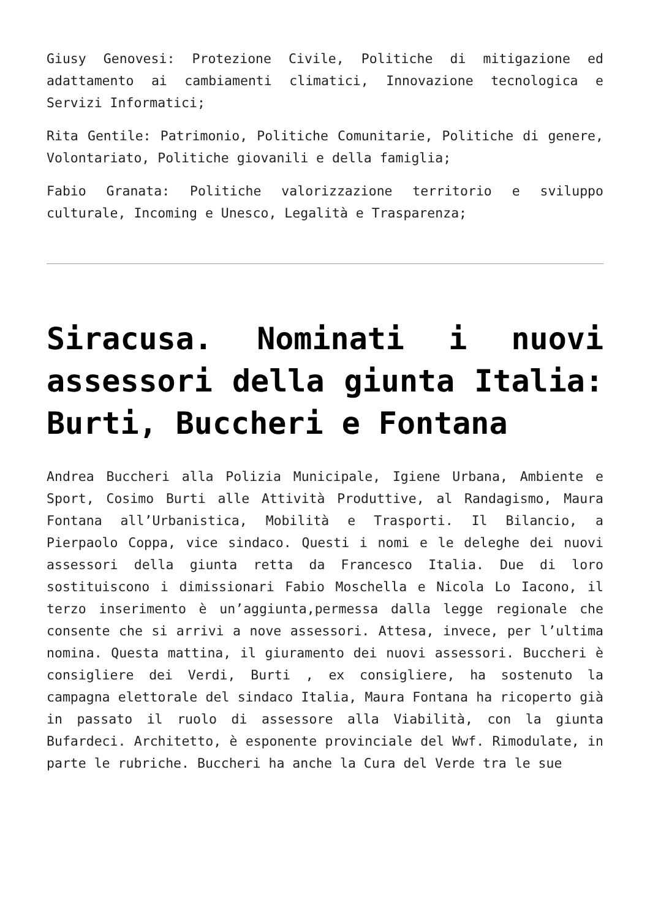Giusy Genovesi: Protezione Civile, Politiche di mitigazione ed adattamento ai cambiamenti climatici, Innovazione tecnologica e Servizi Informatici;
Rita Gentile: Patrimonio, Politiche Comunitarie, Politiche di genere, Volontariato, Politiche giovanili e della famiglia;
Fabio Granata: Politiche valorizzazione territorio e sviluppo culturale, Incoming e Unesco, Legalità e Trasparenza;
Siracusa. Nominati i nuovi assessori della giunta Italia: Burti, Buccheri e Fontana
Andrea Buccheri alla Polizia Municipale, Igiene Urbana, Ambiente e Sport, Cosimo Burti alle Attività Produttive, al Randagismo, Maura Fontana all’Urbanistica, Mobilità e Trasporti. Il Bilancio, a Pierpaolo Coppa, vice sindaco. Questi i nomi e le deleghe dei nuovi assessori della giunta retta da Francesco Italia. Due di loro sostituiscono i dimissionari Fabio Moschella e Nicola Lo Iacono, il terzo inserimento è un’aggiunta,permessa dalla legge regionale che consente che si arrivi a nove assessori. Attesa, invece, per l’ultima nomina. Questa mattina, il giuramento dei nuovi assessori. Buccheri è consigliere dei Verdi, Burti , ex consigliere, ha sostenuto la campagna elettorale del sindaco Italia, Maura Fontana ha ricoperto già in passato il ruolo di assessore alla Viabilità, con la giunta Bufardeci. Architetto, è esponente provinciale del Wwf. Rimodulate, in parte le rubriche. Buccheri ha anche la Cura del Verde tra le sue